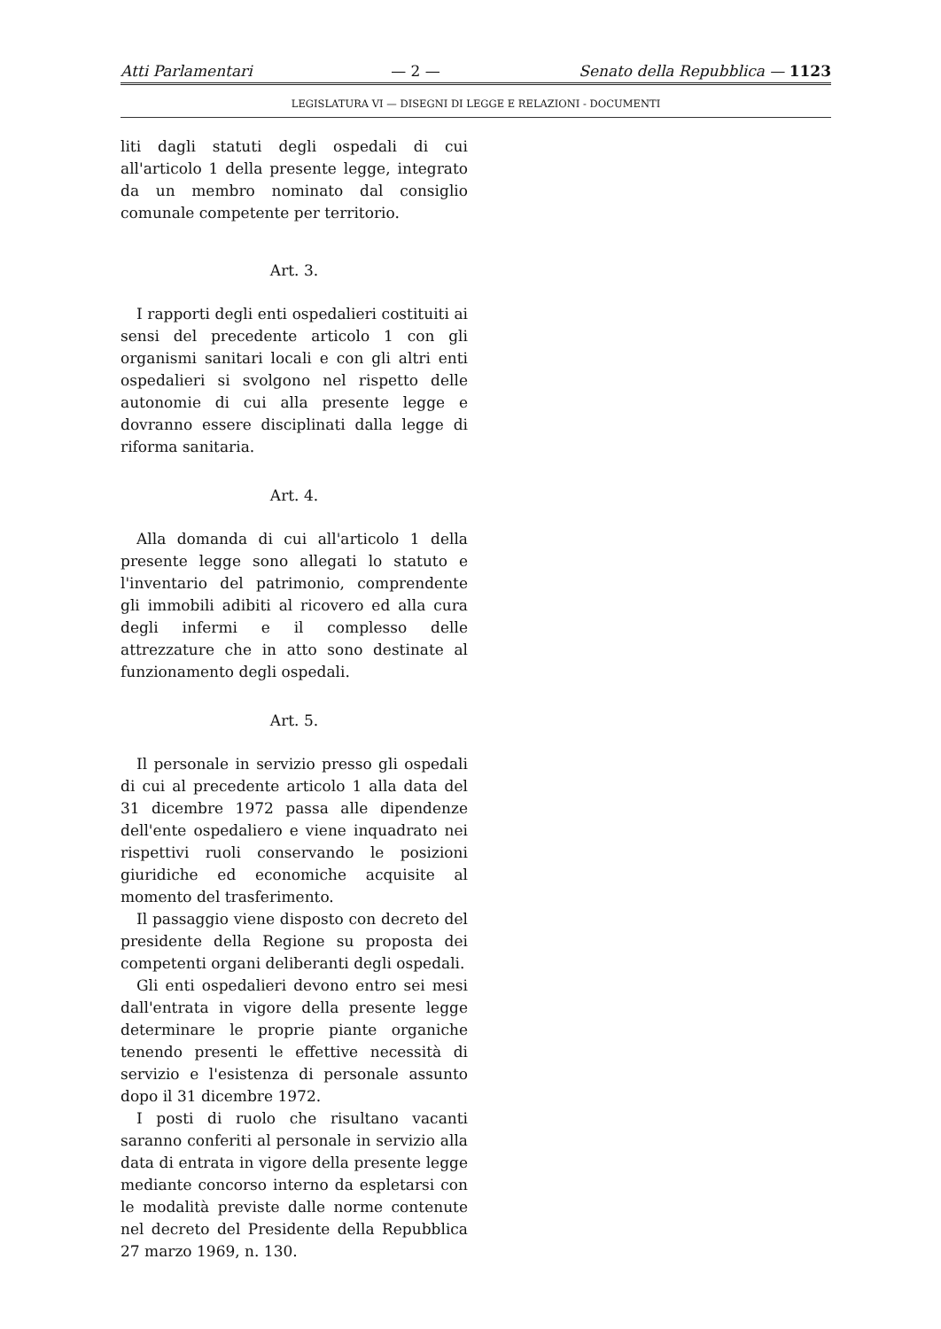Atti Parlamentari — 2 — Senato della Repubblica — 1123
LEGISLATURA VI — DISEGNI DI LEGGE E RELAZIONI - DOCUMENTI
liti dagli statuti degli ospedali di cui all'articolo 1 della presente legge, integrato da un membro nominato dal consiglio comunale competente per territorio.
Art. 3.
I rapporti degli enti ospedalieri costituiti ai sensi del precedente articolo 1 con gli organismi sanitari locali e con gli altri enti ospedalieri si svolgono nel rispetto delle autonomie di cui alla presente legge e dovranno essere disciplinati dalla legge di riforma sanitaria.
Art. 4.
Alla domanda di cui all'articolo 1 della presente legge sono allegati lo statuto e l'inventario del patrimonio, comprendente gli immobili adibiti al ricovero ed alla cura degli infermi e il complesso delle attrezzature che in atto sono destinate al funzionamento degli ospedali.
Art. 5.
Il personale in servizio presso gli ospedali di cui al precedente articolo 1 alla data del 31 dicembre 1972 passa alle dipendenze dell'ente ospedaliero e viene inquadrato nei rispettivi ruoli conservando le posizioni giuridiche ed economiche acquisite al momento del trasferimento.
Il passaggio viene disposto con decreto del presidente della Regione su proposta dei competenti organi deliberanti degli ospedali.
Gli enti ospedalieri devono entro sei mesi dall'entrata in vigore della presente legge determinare le proprie piante organiche tenendo presenti le effettive necessità di servizio e l'esistenza di personale assunto dopo il 31 dicembre 1972.
I posti di ruolo che risultano vacanti saranno conferiti al personale in servizio alla data di entrata in vigore della presente legge mediante concorso interno da espletarsi con le modalità previste dalle norme contenute nel decreto del Presidente della Repubblica 27 marzo 1969, n. 130.